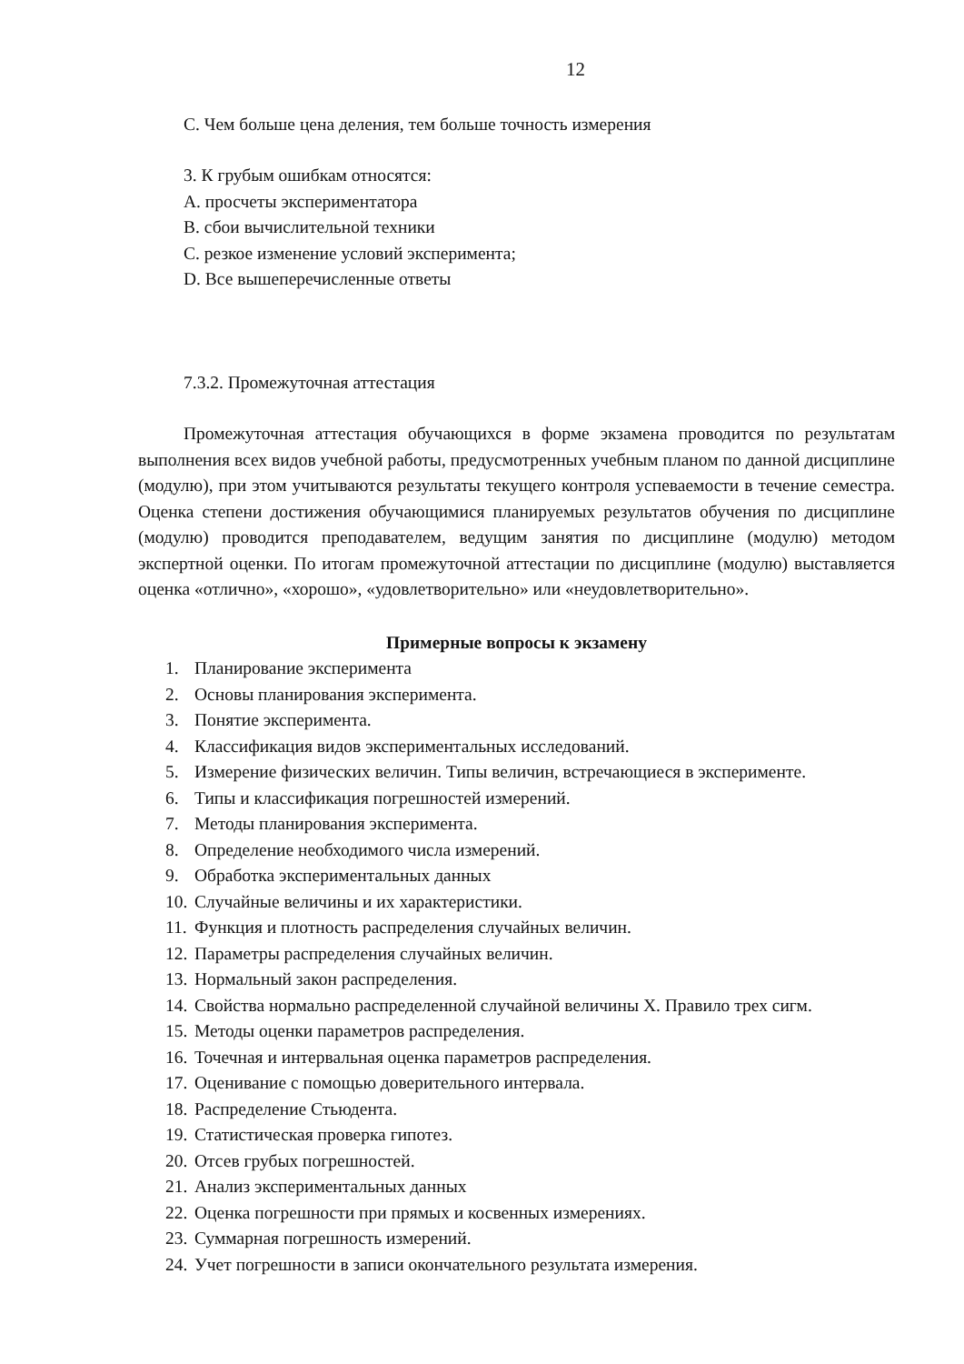12
С. Чем больше цена деления, тем больше точность измерения
3. К грубым ошибкам относятся:
A. просчеты экспериментатора
B. сбои вычислительной техники
C. резкое изменение условий эксперимента;
D. Все вышеперечисленные ответы
7.3.2. Промежуточная аттестация
Промежуточная аттестация обучающихся в форме экзамена проводится по результатам выполнения всех видов учебной работы, предусмотренных учебным планом по данной дисциплине (модулю), при этом учитываются результаты текущего контроля успеваемости в течение семестра. Оценка степени достижения обучающимися планируемых результатов обучения по дисциплине (модулю) проводится преподавателем, ведущим занятия по дисциплине (модулю) методом экспертной оценки. По итогам промежуточной аттестации по дисциплине (модулю) выставляется оценка «отлично», «хорошо», «удовлетворительно» или «неудовлетворительно».
Примерные вопросы к экзамену
1. Планирование эксперимента
2. Основы планирования эксперимента.
3. Понятие эксперимента.
4. Классификация видов экспериментальных исследований.
5. Измерение физических величин. Типы величин, встречающиеся в эксперименте.
6. Типы и классификация погрешностей измерений.
7. Методы планирования эксперимента.
8. Определение необходимого числа измерений.
9. Обработка экспериментальных данных
10. Случайные величины и их характеристики.
11. Функция и плотность распределения случайных величин.
12. Параметры распределения случайных величин.
13. Нормальный закон распределения.
14. Свойства нормально распределенной случайной величины X. Правило трех сигм.
15. Методы оценки параметров распределения.
16. Точечная и интервальная оценка параметров распределения.
17. Оценивание с помощью доверительного интервала.
18. Распределение Стьюдента.
19. Статистическая проверка гипотез.
20. Отсев грубых погрешностей.
21. Анализ экспериментальных данных
22. Оценка погрешности при прямых и косвенных измерениях.
23. Суммарная погрешность измерений.
24. Учет погрешности в записи окончательного результата измерения.